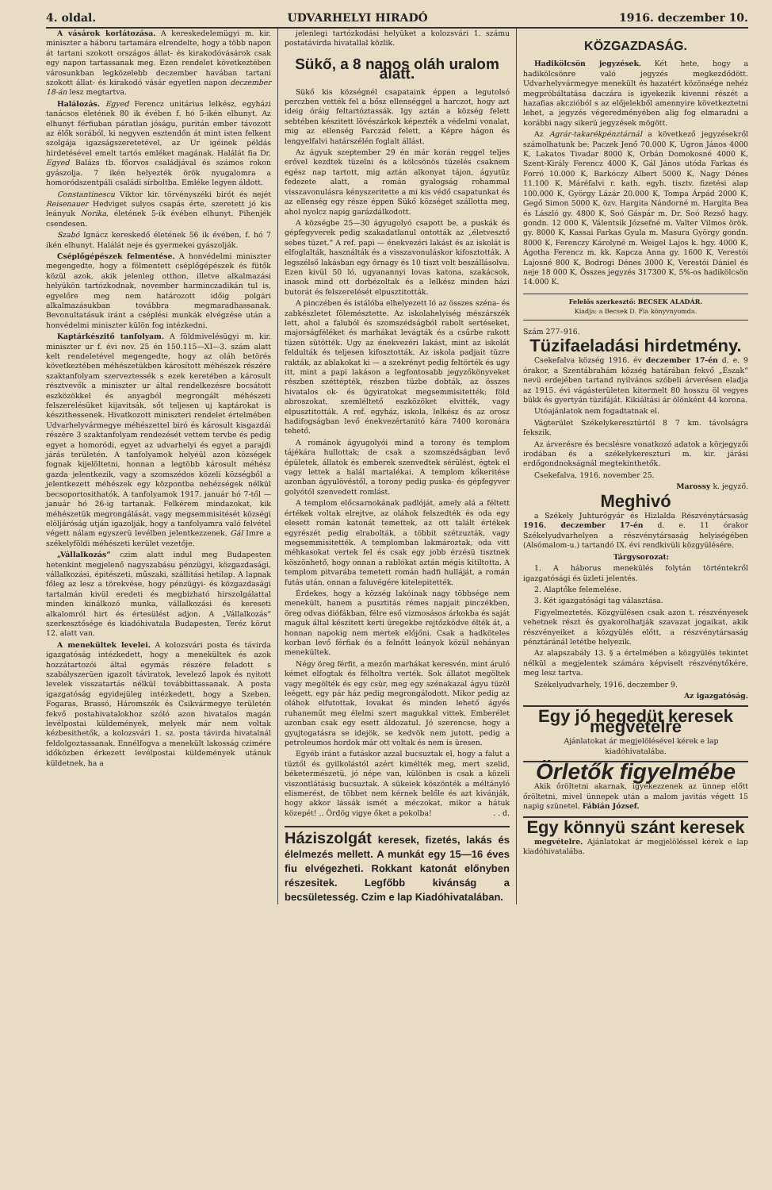4. oldal. UDVARHELYI HIRADÓ 1916. deczember 10.
A vásárok korlátozása. A kereskedelemügyi m. kir. miniszter a háboru tartamára elrendelte, hogy a több napon át tartani szokott országos állat- és kirakodóvásárok csak egy napon tartassanak meg. Ezen rendelet következtében városunkban legközelebb deczember havában tartani szokott állat- és kirakodó vásár egyetlen napon deczember 18-án lesz megtartva.
Halálozás. Egyed Ferencz unitárius lelkész, egyházi tanácsos életének 80 ik évében f. hó 5-ikén elhunyt. Az elhunyt férfiuban páratlan jóságu, puritán ember távozott az élők sorából, ki negyven esztendőn át mint isten felkent szolgája igazságszeretetével, az Ur igéinek példás hirdetésével emelt tartós emléket magának. Halálát fia Dr. Egyed Balázs tb. főorvos családjával és számos rokon gyászolja. 7 ikén helyezték örök nyugalomra a homoródszentpáli családi sírboltba. Emléke legyen áldott.
Constantinescu Viktor kir. törvényszéki birót és nejét Reisenauer Hedviget sulyos csapás érte, szeretett jó kis leányuk Norika, életének 5-ik évében elhunyt. Pihenjék csendesen.
Szabó Ignácz kereskedő életének 56 ik évében, f. hó 7 ikén elhunyt. Halálát neje és gyermekei gyászolják.
Cséplőgépészek felmentése. A honvédelmi miniszter megengedte, hogy a fölmentett cséplőgépészek és fütők közül azok, akik jelenleg otthon, illetve alkalmazási helyükön tartózkodnak, november harminczadikán tul is, egyelőre meg nem határozott időig polgári alkalmazásukban továbbra megmaradhassanak. Bevonultatásuk iránt a cséplési munkák elvégzése után a honvédelmi miniszter külön fog intézkedni.
Kaptárkészitő tanfolyam. A földmivelésügyi m. kir. miniszter ur f. évi nov. 25 én 150.115—XI—3. szám alatt kelt rendeletével megengedte, hogy az oláh betörés következtében méhészetükben károsított méhészek részére szaktanfolyam szerveztessék s ezek keretében a károsult résztvevők a miniszter ur által rendelkezésre bocsátott eszközökkel és anyagból megrongált méhészeti felszerelésüket kijavitsák, sőt teljesen uj kaptárokat is készithessenek. Hivatkozott miniszteri rendelet értelmében Udvarhelyvármegye méhészettel biró és károsult kisgazdái részére 3 szaktanfolyam rendezését vettem tervbe és pedig egyet a homoródi, egyet az udvarhelyi és egyet a parajdi járás területén. A tanfolyamok helyéül azon községek fognak kijelöltetni, honnan a legtöbb károsult méhész gazda jelentkezik, vagy a szomszédos közeli községből a jelentkezett méhészek egy központba nehézségek nélkül becsoportosithatók. A tanfolyamok 1917. január hó 7-től — január hó 26-ig tartanak. Felkérem mindazokat, kik méhészetük megrongálását, vagy megsemmisitését községi elöljáróság utján igazolják, hogy a tanfolyamra való felvétel végett nálam egyszerü levélben jelentkezzenek. Gál Imre a székelyföldi méhészeti kerület vezetője.
„Vállalkozás“ czim alatt indul meg Budapesten hetenkint megjelenő nagyszabásu pénzügyi, közgazdasági, vállalkozási, épitészeti, műszaki, szállitási hetilap. A lapnak főleg az lesz a törekvése, hogy pénzügyi- és közgazdasági tartalmán kivül eredeti és megbizható hirszolgálattal minden kinálkozó munka, vállalkozási és kereseti alkalomról hirt és értesülést adjon. A „Vállalkozás“ szerkesztősége és kiadóhivatala Budapesten, Teréz körut 12. alatt van.
A menekültek levelei. A kolozsvári posta és távirda igazgatóság intézkedett, hogy a menekültek és azok hozzátartozói által egymás részére feladott s szabályszerüen igazolt táviratok, levelező lapok és nyitott levelek visszatartás nélkül továbbittassanak. A posta igazgatóság egyidejüleg intézkedett, hogy a Szeben, Fogaras, Brassó, Háromszék és Csikvármegye területén fekvő postahivatalokhoz szóló azon hivatalos magán levélpostai küldemények, melyek már nem voltak kézbesithetők, a kolozsvári 1. sz. posta távirda hivatalnál feldolgoztassanak. Ennélfogva a menekült lakosság czimére időközben érkezett levélpostai küldemények utánuk küldetnek, ha a
jelenlegi tartózkodási helyüket a kolozsvári 1. számu postatávirda hivatallal közlik.
Sükő, a 8 napos oláh uralom alatt.
Sükő kis községnél csapataink éppen a legutolsó perczben vették fel a bősz ellenséggel a harczot, hogy azt ideig óráig feltartóztassák. Igy aztán a község felett sebtében készitett lövészárkok képezték a védelmi vonalat, mig az ellenség Farczád felett, a Képre hágon és lengyelfalvi határszélén foglalt állást.
Az ágyuk szeptember 29 én már korán reggel teljes erővel kezdtek tüzelni és a kölcsönös tüzelés csaknem egész nap tartott, mig aztán alkonyat tájon, ágyutüz fedezete alatt, a román gyalogság rohammal visszavonulásra kényszeritette a mi kis védő csapatunkat és az ellenség egy része éppen Sükő községet szállotta meg, ahol nyolcz napig garázdálkodott.
A községbe 25—30 ágyugolyó csapott be, a puskák és gépfegyverek pedig szakadatlanul ontották az „életvesztő sebes tüzet.“ A ref. papi — énekvezéri lakást és az iskolát is elfoglalták, használták és a visszavonuláskor kifosztották. A legszélső lakásban egy őrnagy és 10 tiszt volt beszállásolva. Ezen kivül 50 ló, ugyanannyi lovas katona, szakácsok, inasok mind ott dorbézoltak és a lelkész minden házi butorát és felszerelését elpusztitották.
A pinczében és istálóba elhelyezett ló az összes széna- és zabkészletet fölemésztette. Az iskolahelyiség mészárszék lett, ahol a faluból és szomszédságból rabolt sertéseket, majorságféléket és marhákat levágták és a csűrbe rakott tüzen sütötték. Ugy az énekvezéri lakást, mint az iskolát feldulták és teljesen kifosztották. Az iskola padjait tüzre rakták, az ablakokat ki — a szekrényt pedig feltörték és ugy itt, mint a papi lakáson a legfontosabb jegyzőkönyveket részben széttépték, részben tüzbe dobták, az összes hivatalos ok- és ügyiratokat megsemmisitették; föld abroszokat, szemléltető eszközöket elvitték, vagy elpusztitották. A ref. egyház, iskola, lelkész és az orosz hadifogságban levő énekvezértanitó kára 7400 koronára tehető.
A románok ágyugolyói mind a torony és templom tájékára hullottak; de csak a szomszédságban levő épületek, állatok és emberek szenvedtek sérülést, égtek el vagy lettek a halál martalékai. A templom kőkeritése azonban ágyulövéstől, a torony pedig puska- és gépfegyver golyótól szenvedett romlást.
A templom előcsarnokának padlóját, amely alá a féltett értékek voltak elrejtve, az oláhok felszedték és oda egy elesett román katonát temettek, az ott talált értékek egyrészét pedig elrabolták, a többit szétzuzták, vagy megsemmisitették. A templomban lakmároztak, oda vitt méhkasokat vertek fel és csak egy jobb érzésü tisztnek köszönhető, hogy onnan a rablókat aztán mégis kitiltotta. A templom pitvarába temetett román hadfi hulláját, a román futás után, onnan a faluvégére kitelepitették.
Érdekes, hogy a község lakóinak nagy többsége nem menekült, hanem a pusztitás rémes napjait pinczékben, öreg odvas diófákban, félre eső vizmosásos árkokba és saját maguk által készitett kerti üregekbe rejtőzködve élték át, a honnan napokig nem mertek előjőni. Csak a hadköteles korban levő férfiak és a felnőtt leányok közül nehányan menekültek.
Négy öreg férfit, a mezőn marhákat keresvén, mint áruló kémet elfogtak és félholtra verték. Sok állatot megöltek vagy megölték és egy csür, meg egy szénakazal ágyu tüzöl leégett, egy pár ház pedig megrongálodott. Mikor pedig az oláhok elfutottak, lovakat és minden lehető ágyés ruhaneműt meg élelmi szert magukkal vittek. Emberélet azonban csak egy esett áldozatul. Jó szerencse, hogy a gyujtogatásra se idejök, se kedvök nem jutott, pedig a petroleumos hordok már ott voltak és nem is üresen.
Egyéb iránt a futáskor azzal bucsuztak el, hogy a falut a tüztől és gyilkolástól azért kimélték meg, mert szelid, béketermészetü, jó népe van, különben is csak a közeli viszontlátásig bucsuztak. A sükeiek köszönték a méltányló elismerést, de többet nem kérnek belőle és azt kivánják, hogy akkor lássák ismét a méczokat, mikor a hátuk közepét! .. Ördög vigye őket a pokolba! . . d.
Háziszolgát keresek, fizetés, lakás és élelmezés mellett. A munkát egy 15—16 éves fiu elvégezheti. Rokkant katonát előnyben részesitek. Legfőbb kivánság a becsületesség. Czim e lap Kiadóhivatalában.
KÖZGAZDASÁG.
Hadikölcsön jegyzések. Két hete, hogy a hadikölcsönre való jegyzés megkezdődött. Udvarhelyvármegye menekült és hazatért közönsége nehéz megpróbáltatása daczára is igyekezik kivenni részét a hazafias akczióból s az előjelekből amennyire következtetni lehet, a jegyzés végeredményében alig fog elmaradni a korábbi nagy sikerü jegyzések mögött.
Az Agrár-takarékpénztárnál a következő jegyzésekről számolhatunk be: Paczek Jenő 70.000 K, Ugron János 4000 K, Lakatos Tivadar 8000 K, Orbán Domokosné 4000 K, Szent-Király Ferencz 4000 K, Gál János utóda Farkas és Forró 10.000 K, Barkóczy Albert 5000 K, Nagy Dénes 11.100 K, Máréfalvi r. kath. egyh. tisztv. fizetési alap 100.000 K, György Lázár 20.000 K, Tompa Árpád 2000 K, Gegő Simon 5000 K, özv. Hargita Nándorné m. Hargita Bea és László gy. 4800 K, Soó Gáspár m. Dr. Soó Rezső hagy. gondn. 12 000 K, Válentsik Józsefné m. Valter Vilmos örök. gy. 8000 K, Kassai Farkas Gyula m. Masura György gondn. 8000 K, Ferenczy Károlyné m. Weigel Lajos k. hgy. 4000 K, Ágotha Ferencz m. kk. Kapcza Anna gy. 1600 K, Verestói Lajosné 800 K, Bodrogi Dénes 3000 K, Verestói Dániel és neje 18 000 K, Összes jegyzés 317300 K, 5%-os hadikölcsön 14.000 K.
Felelős szerkesztő: BECSEK ALADÁR.
Kiadja: a Becsek D. Fia könyvnyomda.
Szám 277–916.
Tüzifaeladási hirdetmény.
Csekefalva község 1916. év deczember 17-én d. e. 9 órakor, a Szentábrahám község határában fekvő „Észak“ nevü erdejében tartand nyilvános szóbeli árverésen eladja az 1915. évi vágásterületen kitermelt 80 hosszu öl vegyes bükk és gyertyán tüzifáját. Kikiáltási ár ölönként 44 korona.
Utóajánlatok nem fogadtatnak el.
Vágterület Székelykeresztúrtól 8 7 km. távolságra fekszik.
Az árverésre és becslésre vonatkozó adatok a körjegyzői irodában és a székelykereszturi m. kir. járási erdőgondnokságnál megtekinthetők.
Csekefalva, 1916. november 25.
Marossy k. jegyző.
Meghivó
a Székely Juhturógyár és Hizlalda Részvénytársaság 1916. deczember 17-én d. e. 11 órakor Székelyudvarhelyen a részvénytársaság helyiségében (Alsómalom-u.) tartandó IX. évi rendkivüli közgyülésére.
Tárgysorozat:
1. A háborus menekülés folytán történtekről igazgatósági és üzleti jelentés.
2. Alaptőke felemelése.
3. Két igazgatósági tag választása.
Figyelmeztetés. Közgyülésen csak azon t. részvényesek vehetnek részt és gyakorolhatják szavazat jogaikat, akik részvényeiket a közgyülés előtt, a részvénytársaság pénztáránál letétbe helyezik.
Az alapszabály 13. § a értelmében a közgyülés tekintet nélkül a megjelentek számára képviselt részvénytőkére, meg lesz tartva.
Székelyudvarhely, 1916. deczember 9.
Az igazgatóság.
Egy jó hegedüt keresek megvételre
Ajánlatokat ár megjelölésével kérek e lap kiadóhivatalába.
Örletők figyelmébe
Akik őröltetni akarnak, igyekezzenek az ünnep előtt őröltetni, mivel ünnepek után a malom javitás végett 15 napig szünetel. Fábián József.
Egy könnyü szánt keresek
megvételre. Ajánlatokat ár megjelöléssel kérek e lap kiadóhivatalába.